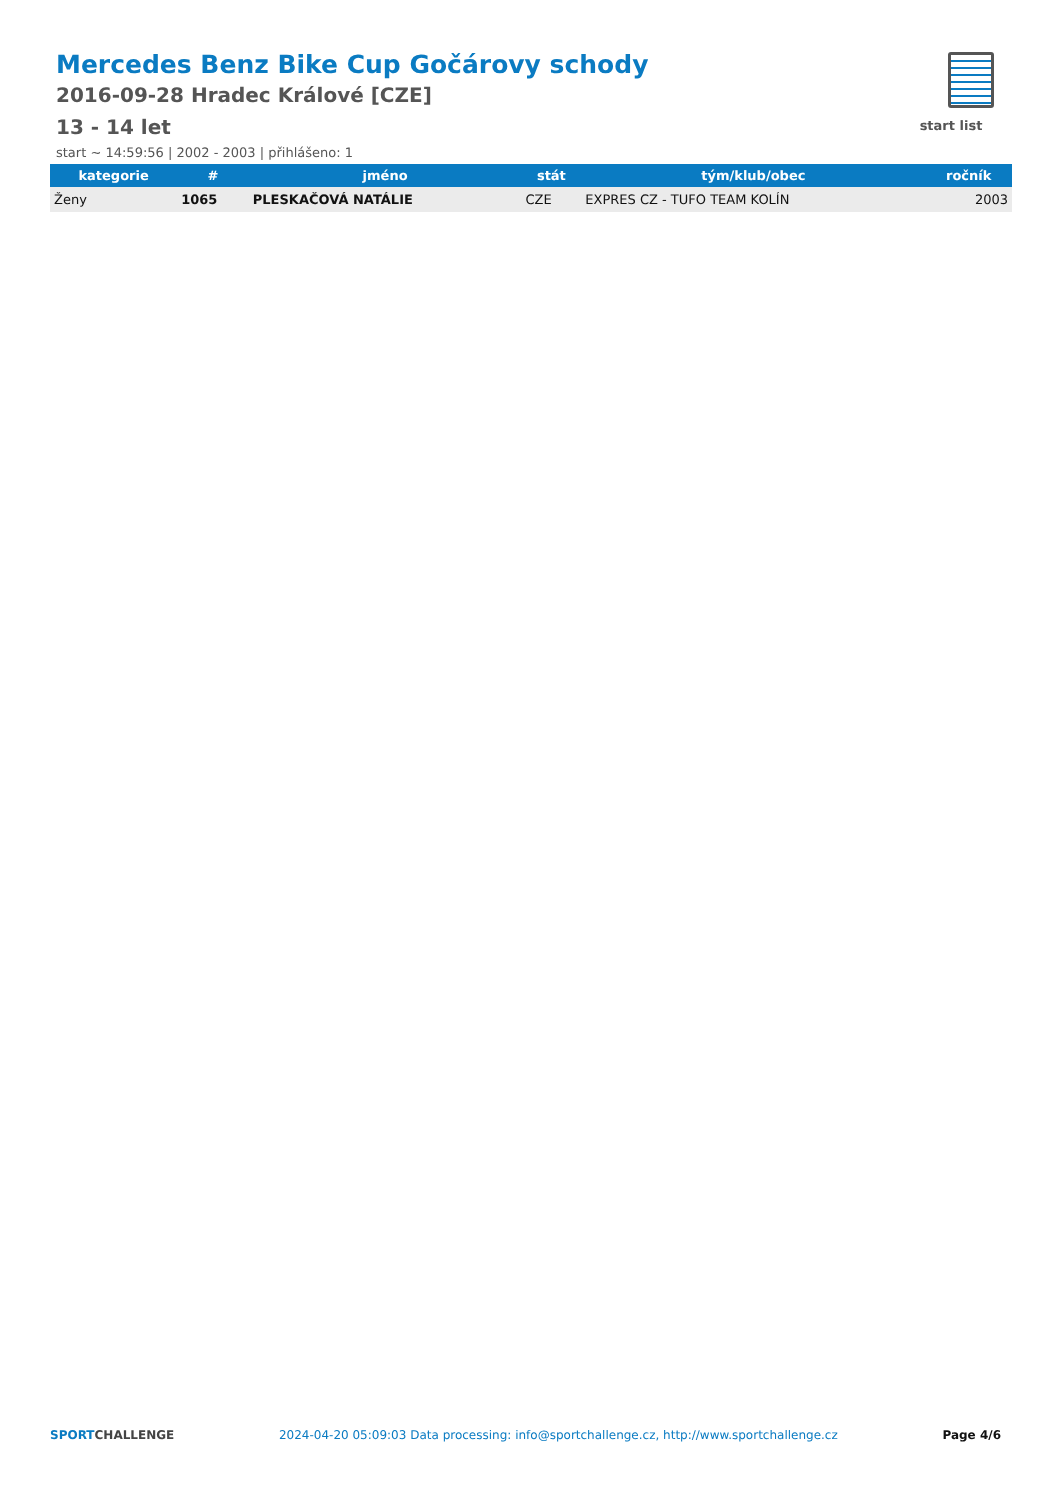Mercedes Benz Bike Cup Gočárovy schody
2016-09-28 Hradec Králové [CZE]
13 - 14 let
start ~ 14:59:56 | 2002 - 2003 | přihlášeno: 1
start list
| kategorie | # | jméno | stát | tým/klub/obec | ročník |
| --- | --- | --- | --- | --- | --- |
| Ženy | 1065 | PLESKAČOVÁ NATÁLIE | CZE | EXPRES CZ - TUFO TEAM KOLÍN | 2003 |
SPORTCHALLENGE 2024-04-20 05:09:03 Data processing: info@sportchallenge.cz, http://www.sportchallenge.cz Page 4/6